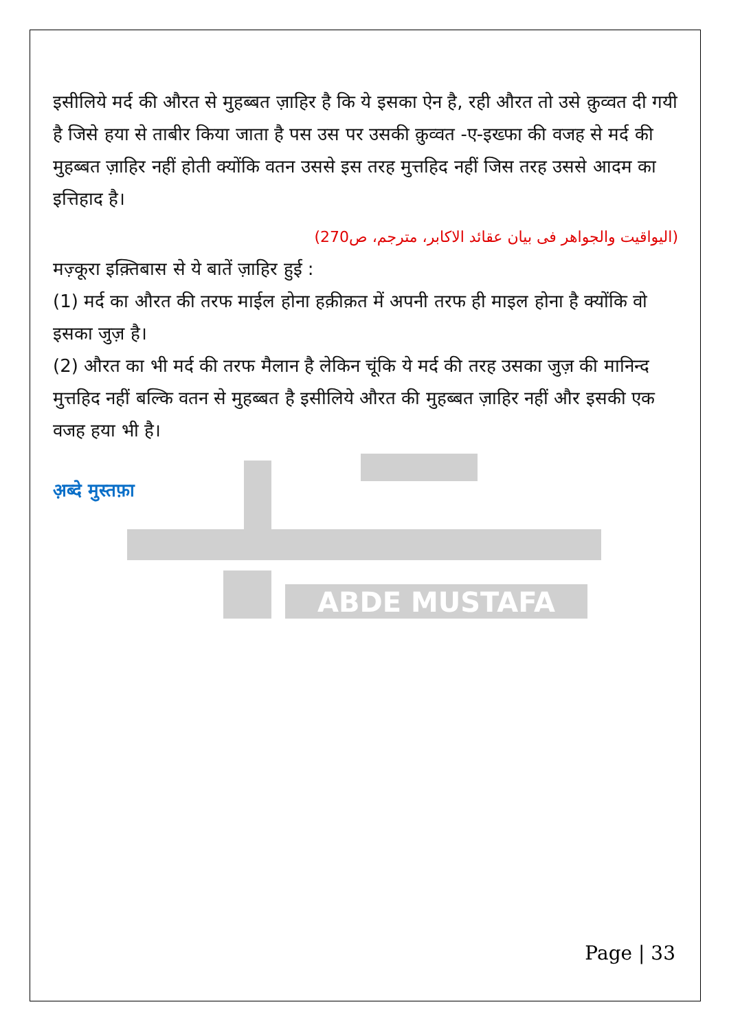ABDE MUSTAFA
इसीलिये मर्द की औरत से मुहब्बत ज़ाहिर है कि ये इसका ऐन है, रही औरत तो उसे क़ुव्वत दी गयी है जिसे हया से ताबीर किया जाता है पस उस पर उसकी क़ुव्वत -ए-इख्फा की वजह से मर्द की मुहब्बत ज़ाहिर नहीं होती क्योंकि वतन उससे इस तरह मुत्तहिद नहीं जिस तरह उससे आदम का इत्तिहाद है।
(الیواقیت والجواھر فی بیان عقائد الاکابر، مترجم، ص270)
मज़्कूरा इक़्तिबास से ये बातें ज़ाहिर हुई :
(1) मर्द का औरत की तरफ माईल होना हक़ीक़त में अपनी तरफ ही माइल होना है क्योंकि वो इसका जुज़ है।
(2) औरत का भी मर्द की तरफ मैलान है लेकिन चूंकि ये मर्द की तरह उसका जुज़ की मानिन्द मुत्तहिद नहीं बल्कि वतन से मुहब्बत है इसीलिये औरत की मुहब्बत ज़ाहिर नहीं और इसकी एक वजह हया भी है।
अ़ब्दे मुस्तफ़ा
Page | 33